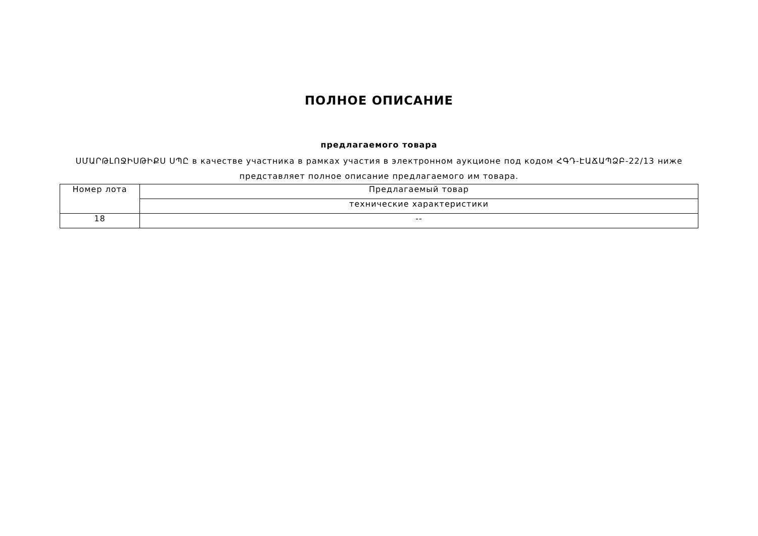ПОЛНОЕ ОПИСАНИЕ
предлагаемого товара
ՍՄԱՐԹԼՈՋԻՍԹԻՔՍ ՍՊԸ в качестве участника в рамках участия в электронном аукционе под кодом ՀԳԴ-ԷԱՃԱՊՁԲ-22/13 ниже представляет полное описание предлагаемого им товара.
| Номер лота | Предлагаемый товар |
| | технические характеристики |
| 18 | -- |